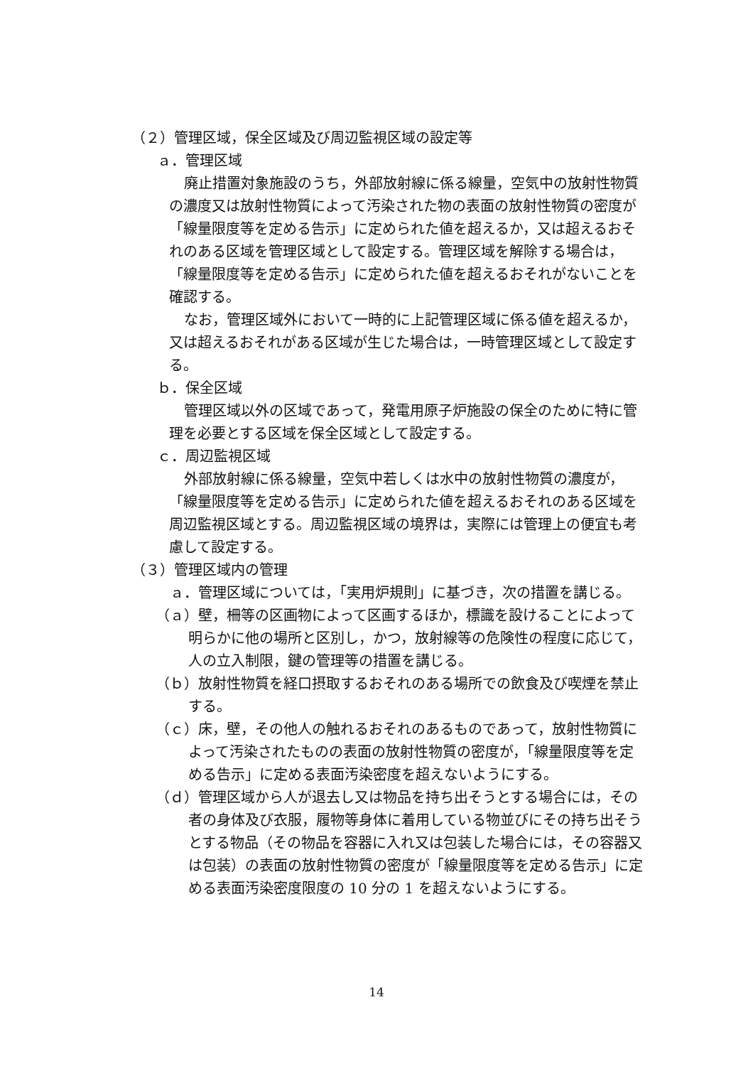（２）管理区域，保全区域及び周辺監視区域の設定等
ａ．管理区域
廃止措置対象施設のうち，外部放射線に係る線量，空気中の放射性物質の濃度又は放射性物質によって汚染された物の表面の放射性物質の密度が「線量限度等を定める告示」に定められた値を超えるか，又は超えるおそれのある区域を管理区域として設定する。管理区域を解除する場合は，「線量限度等を定める告示」に定められた値を超えるおそれがないことを確認する。
なお，管理区域外において一時的に上記管理区域に係る値を超えるか，又は超えるおそれがある区域が生じた場合は，一時管理区域として設定する。
ｂ．保全区域
管理区域以外の区域であって，発電用原子炉施設の保全のために特に管理を必要とする区域を保全区域として設定する。
ｃ．周辺監視区域
外部放射線に係る線量，空気中若しくは水中の放射性物質の濃度が，「線量限度等を定める告示」に定められた値を超えるおそれのある区域を周辺監視区域とする。周辺監視区域の境界は，実際には管理上の便宜も考慮して設定する。
（３）管理区域内の管理
ａ．管理区域については，「実用炉規則」に基づき，次の措置を講じる。
（ａ）壁，柵等の区画物によって区画するほか，標識を設けることによって明らかに他の場所と区別し，かつ，放射線等の危険性の程度に応じて，人の立入制限，鍵の管理等の措置を講じる。
（ｂ）放射性物質を経口摂取するおそれのある場所での飲食及び喫煙を禁止する。
（ｃ）床，壁，その他人の触れるおそれのあるものであって，放射性物質によって汚染されたものの表面の放射性物質の密度が，「線量限度等を定める告示」に定める表面汚染密度を超えないようにする。
（ｄ）管理区域から人が退去し又は物品を持ち出そうとする場合には，その者の身体及び衣服，履物等身体に着用している物並びにその持ち出そうとする物品（その物品を容器に入れ又は包装した場合には，その容器又は包装）の表面の放射性物質の密度が「線量限度等を定める告示」に定める表面汚染密度限度の 10 分の 1 を超えないようにする。
14